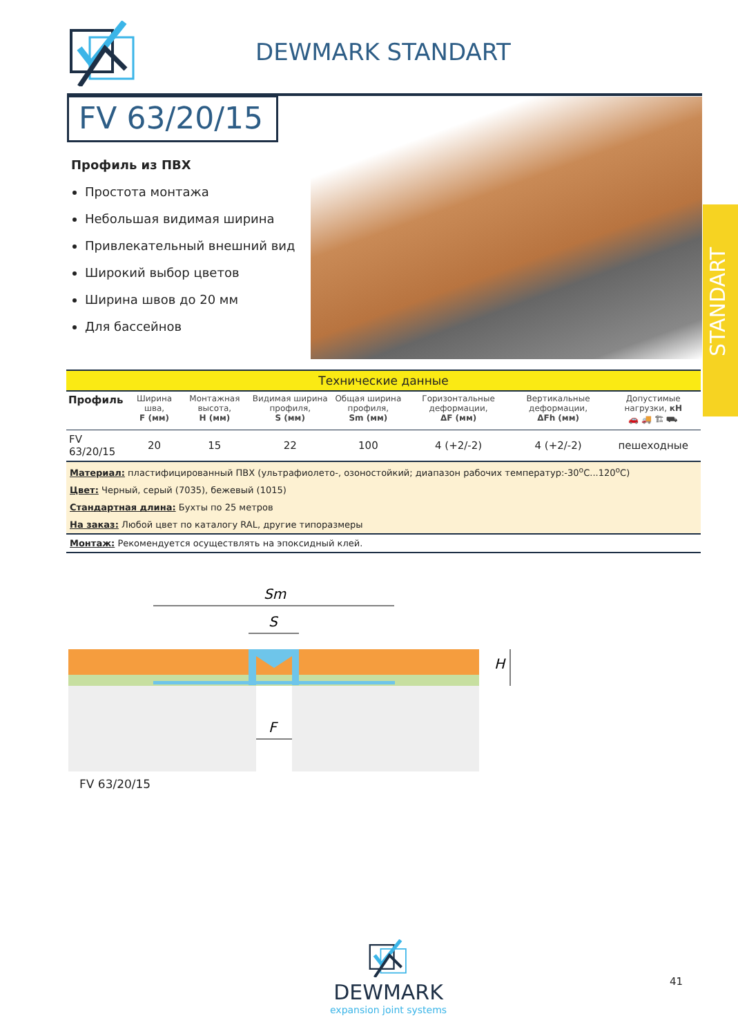DEWMARK STANDART
FV 63/20/15
STANDART
Профиль из ПВХ
Простота монтажа
Небольшая видимая ширина
Привлекательный внешний вид
Широкий выбор цветов
Ширина швов до 20 мм
Для бассейнов
| Технические данные | | | | | | | |
| Профиль | Ширина шва, F (мм) | Монтажная высота, H (мм) | Видимая ширина профиля, S (мм) | Общая ширина профиля, Sm (мм) | Горизонтальные деформации, ΔF (мм) | Вертикальные деформации, ΔFh (мм) | Допустимые нагрузки, кН 🚗 🚚 🏗 ⛟ |
| FV 63/20/15 | 20 | 15 | 22 | 100 | 4 (+2/-2) | 4 (+2/-2) | пешеходные |
| Материал: пластифицированный ПВХ (ультрафиолето-, озоностойкий; диапазон рабочих температур:-30<sup>o</sup>C...120<sup>o</sup>C) | | | | | | | |
| Цвет: Черный, серый (7035), бежевый (1015) | | | | | | | |
| Стандартная длина: Бухты по 25 метров | | | | | | | |
| На заказ: Любой цвет по каталогу RAL, другие типоразмеры | | | | | | | |
| Монтаж: Рекомендуется осуществлять на эпоксидный клей. | | | | | | | |
Sm
S
F
H
FV 63/20/15
DEWMARK
expansion joint systems
41